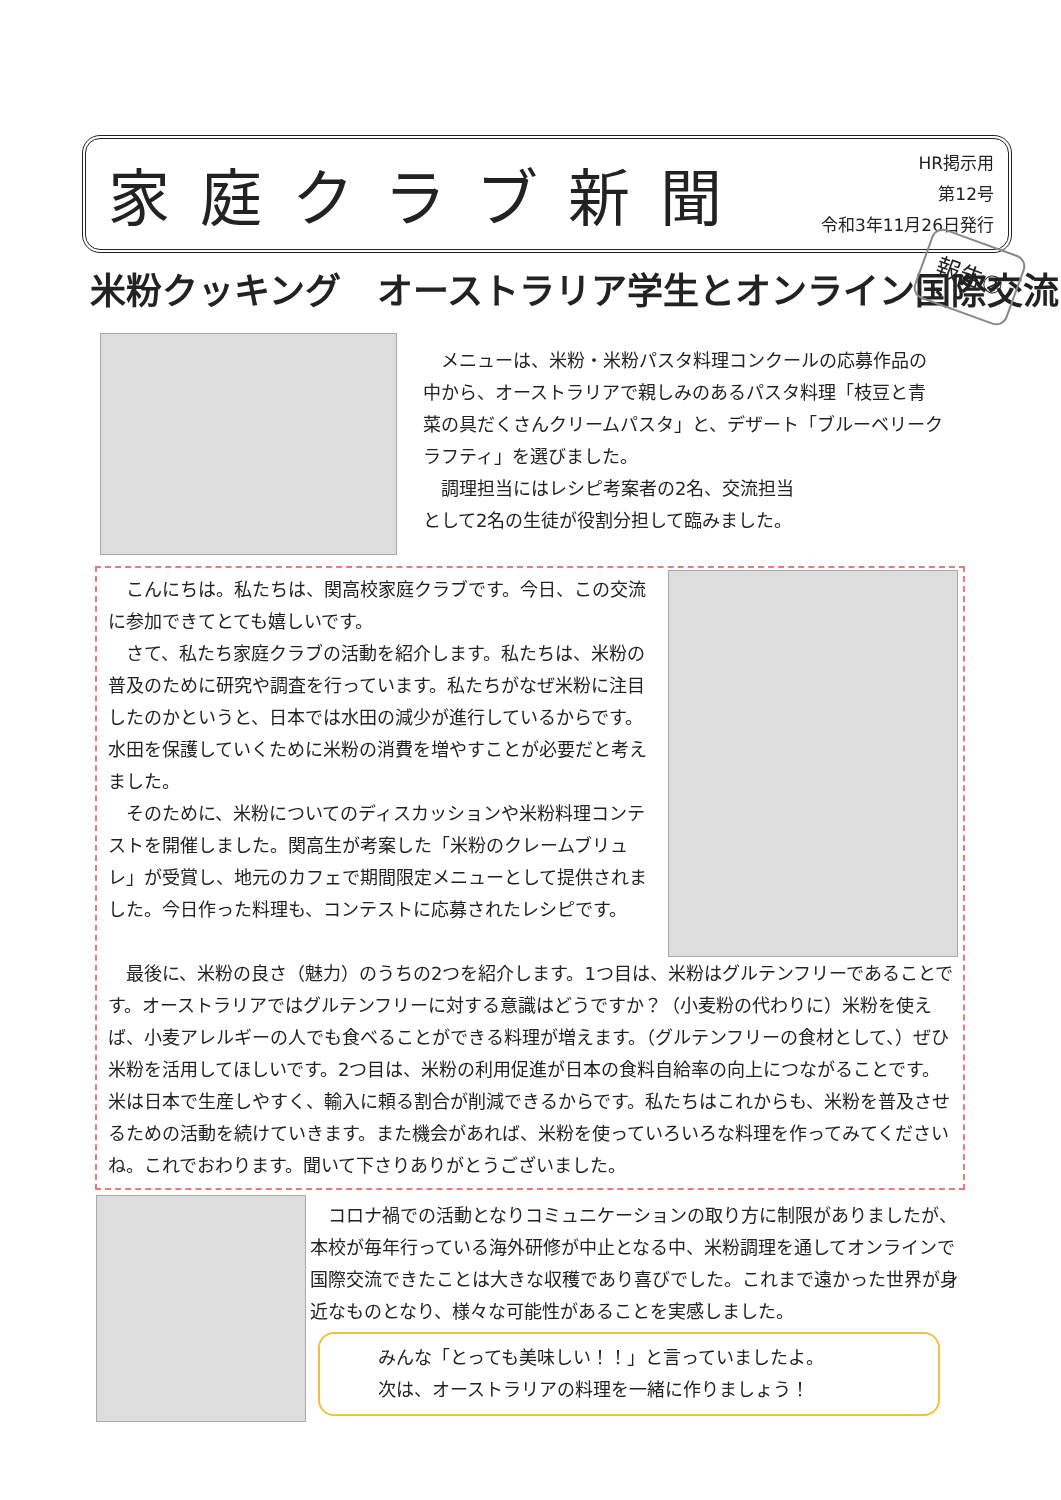家庭クラブ新聞
HR掲示用
第12号
令和3年11月26日発行
米粉クッキング　オーストラリア学生とオンライン国際交流
報告②
　メニューは、米粉・米粉パスタ料理コンクールの応募作品の中から、オーストラリアで親しみのあるパスタ料理「枝豆と青菜の具だくさんクリームパスタ」と、デザート「ブルーベリークラフティ」を選びました。
　調理担当にはレシピ考案者の2名、交流担当
として2名の生徒が役割分担して臨みました。
　こんにちは。私たちは、関高校家庭クラブです。今日、この交流に参加できてとても嬉しいです。
　さて、私たち家庭クラブの活動を紹介します。私たちは、米粉の普及のために研究や調査を行っています。私たちがなぜ米粉に注目したのかというと、日本では水田の減少が進行しているからです。水田を保護していくために米粉の消費を増やすことが必要だと考えました。
　そのために、米粉についてのディスカッションや米粉料理コンテストを開催しました。関高生が考案した「米粉のクレームブリュレ」が受賞し、地元のカフェで期間限定メニューとして提供されました。今日作った料理も、コンテストに応募されたレシピです。
　最後に、米粉の良さ（魅力）のうちの2つを紹介します。1つ目は、米粉はグルテンフリーであることです。オーストラリアではグルテンフリーに対する意識はどうですか？（小麦粉の代わりに）米粉を使えば、小麦アレルギーの人でも食べることができる料理が増えます。（グルテンフリーの食材として、）ぜひ米粉を活用してほしいです。2つ目は、米粉の利用促進が日本の食料自給率の向上につながることです。米は日本で生産しやすく、輸入に頼る割合が削減できるからです。私たちはこれからも、米粉を普及させるための活動を続けていきます。また機会があれば、米粉を使っていろいろな料理を作ってみてくださいね。これでおわります。聞いて下さりありがとうございました。
　コロナ禍での活動となりコミュニケーションの取り方に制限がありましたが、本校が毎年行っている海外研修が中止となる中、米粉調理を通してオンラインで国際交流できたことは大きな収穫であり喜びでした。これまで遠かった世界が身近なものとなり、様々な可能性があることを実感しました。
みんな「とっても美味しい！！」と言っていましたよ。
次は、オーストラリアの料理を一緒に作りましょう！